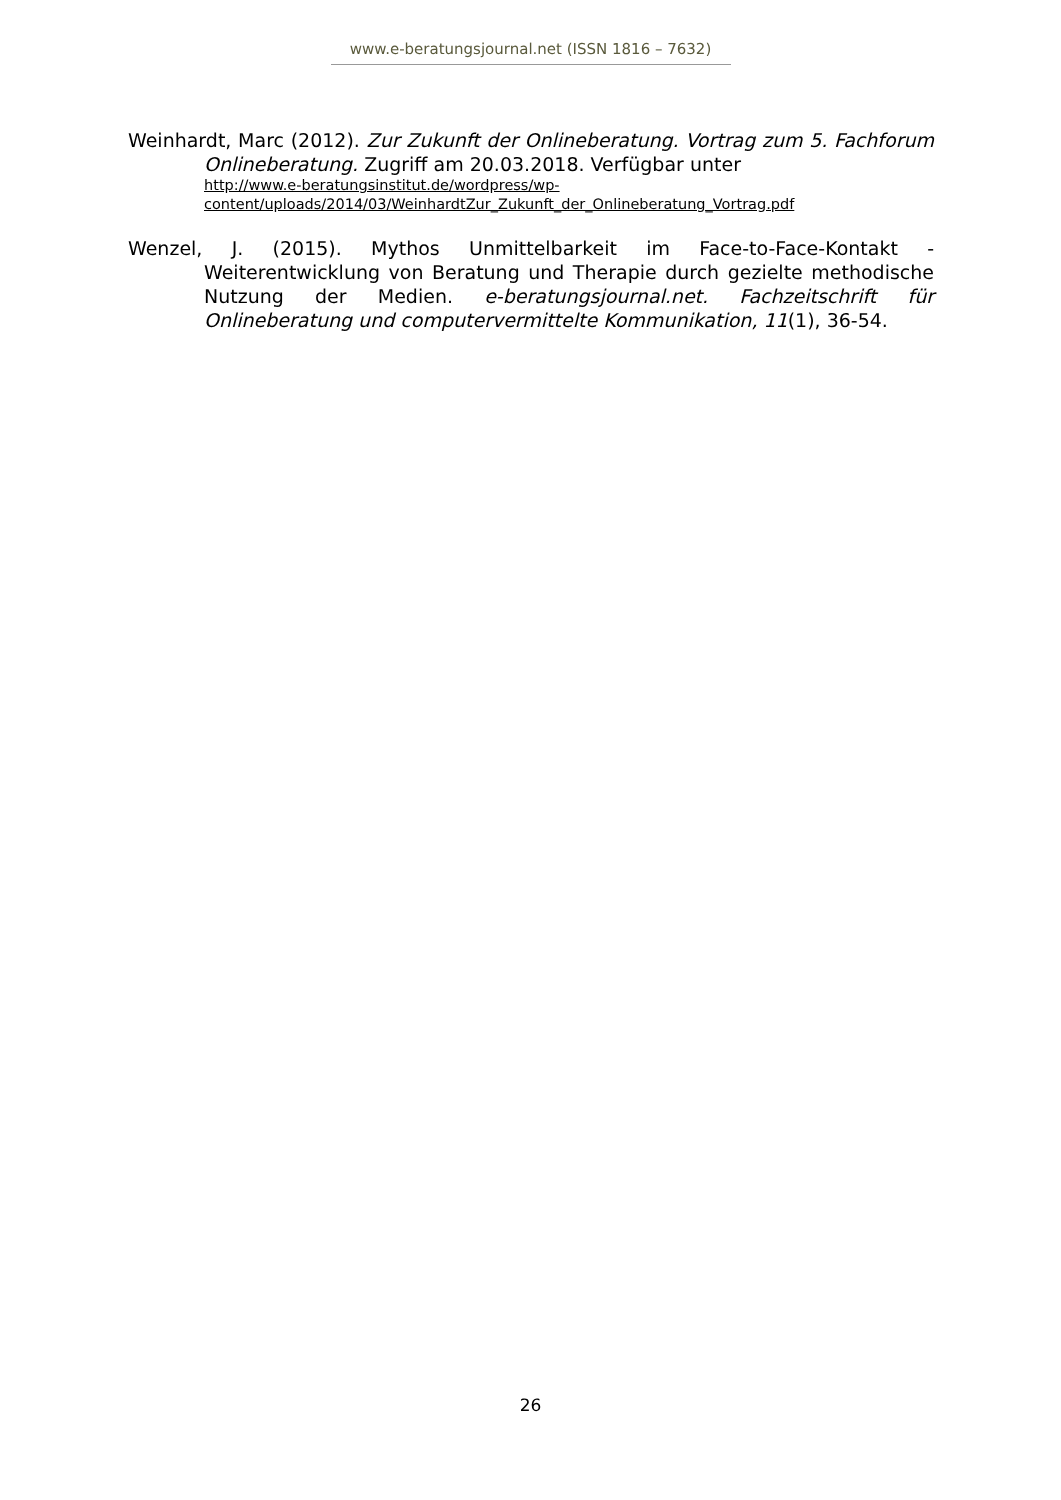www.e-beratungsjournal.net (ISSN 1816 – 7632)
Weinhardt, Marc (2012). Zur Zukunft der Onlineberatung. Vortrag zum 5. Fachforum Onlineberatung. Zugriff am 20.03.2018. Verfügbar unter
http://www.e-beratungsinstitut.de/wordpress/wp-
content/uploads/2014/03/WeinhardtZur_Zukunft_der_Onlineberatung_Vortrag.pdf
Wenzel, J. (2015). Mythos Unmittelbarkeit im Face-to-Face-Kontakt - Weiterentwicklung von Beratung und Therapie durch gezielte methodische Nutzung der Medien. e-beratungsjournal.net. Fachzeitschrift für Onlineberatung und computervermittelte Kommunikation, 11(1), 36-54.
26